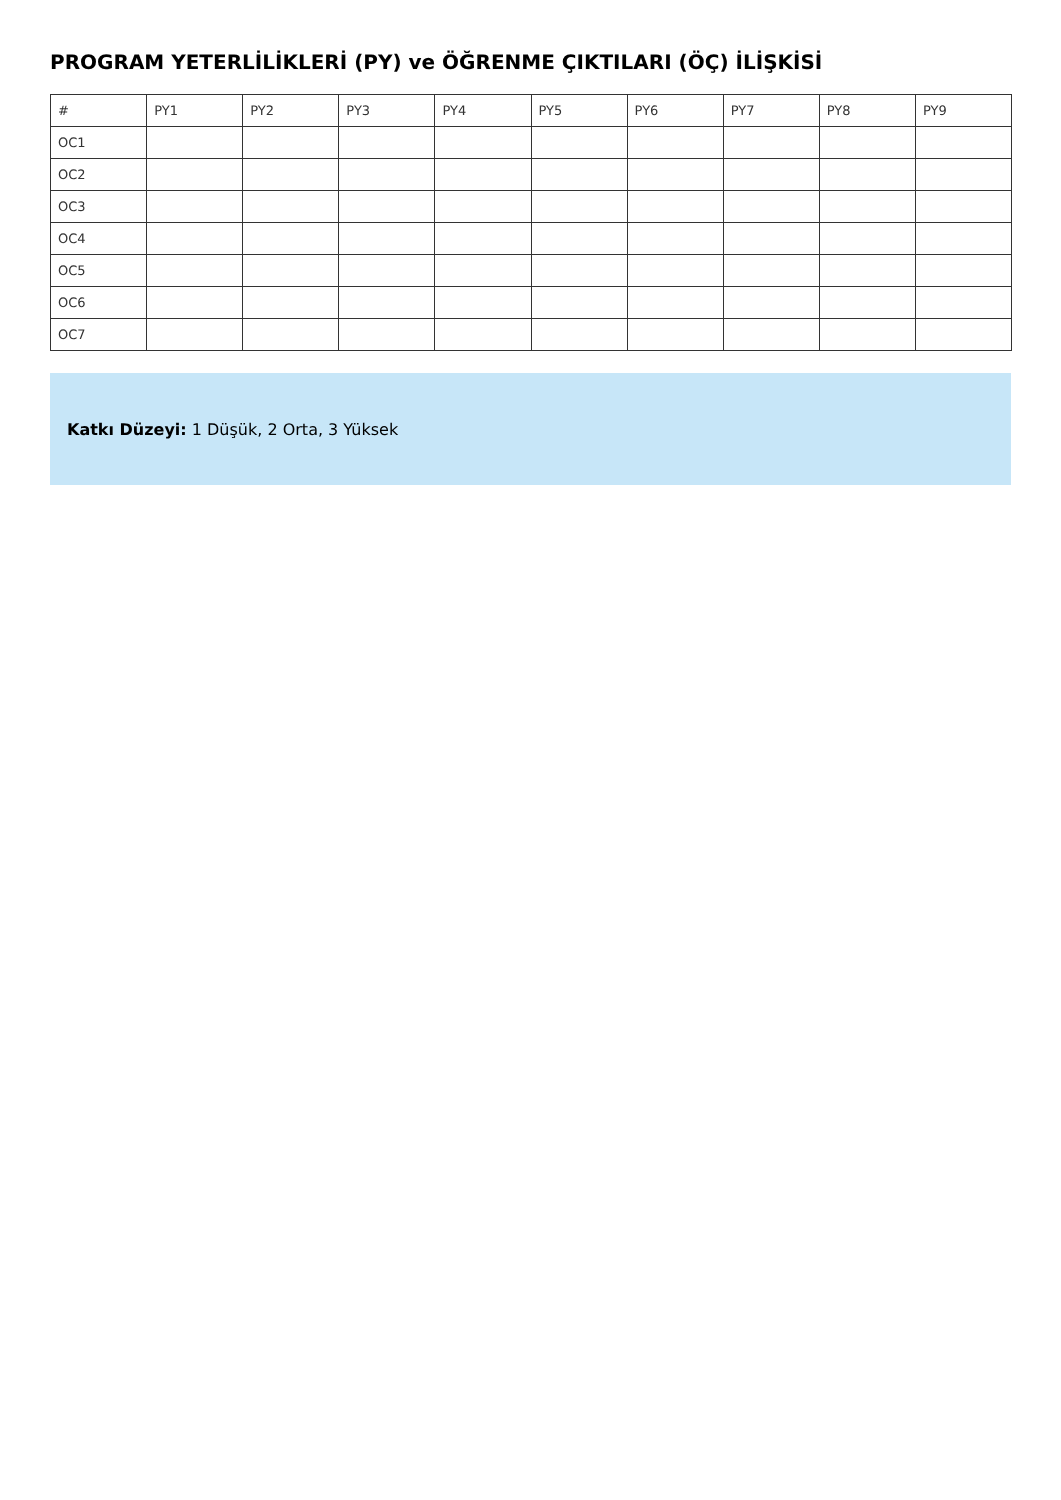PROGRAM YETERLİLİKLERİ (PY) ve ÖĞRENME ÇIKTILARI (ÖÇ) İLİŞKİSİ
| # | PY1 | PY2 | PY3 | PY4 | PY5 | PY6 | PY7 | PY8 | PY9 |
| --- | --- | --- | --- | --- | --- | --- | --- | --- | --- |
| OC1 | | | | | | | | | |
| OC2 | | | | | | | | | |
| OC3 | | | | | | | | | |
| OC4 | | | | | | | | | |
| OC5 | | | | | | | | | |
| OC6 | | | | | | | | | |
| OC7 | | | | | | | | | |
Katkı Düzeyi: 1 Düşük, 2 Orta, 3 Yüksek